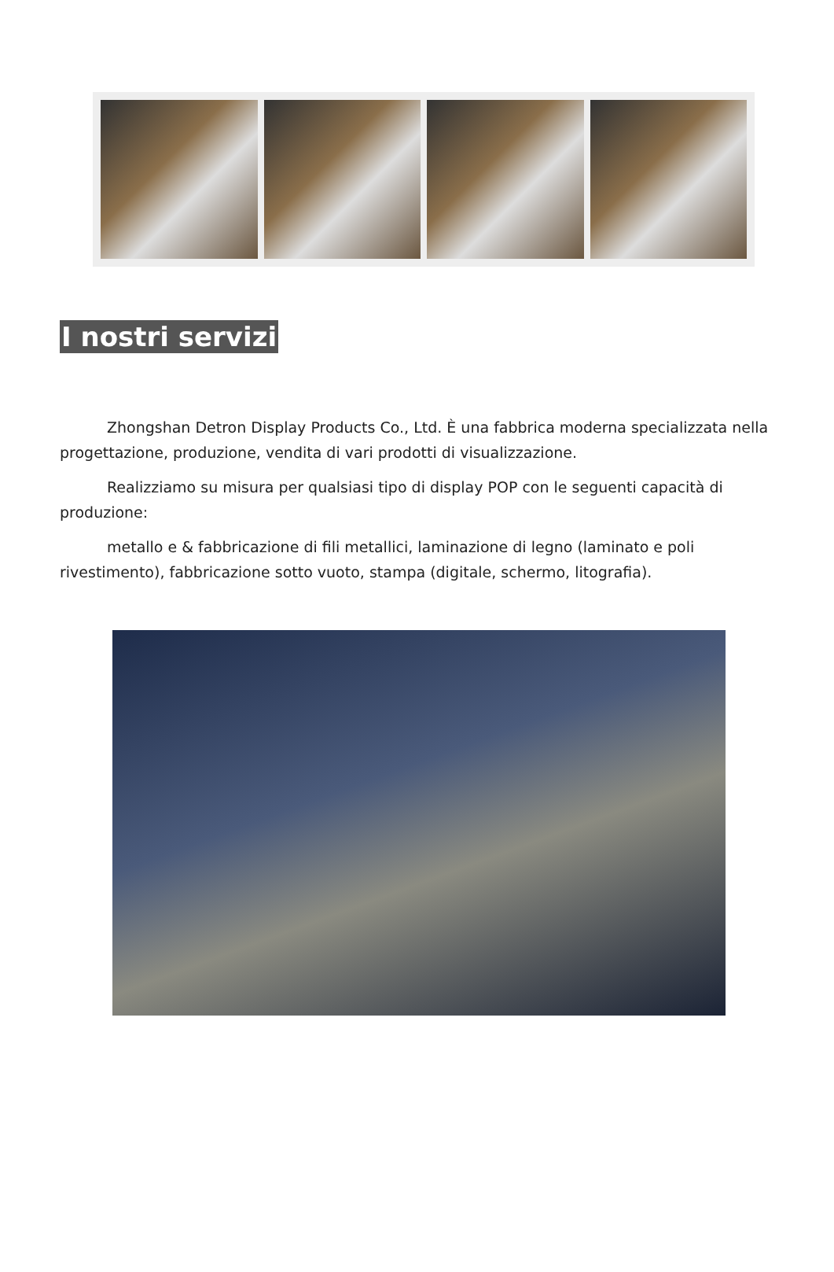I nostri servizi
Zhongshan Detron Display Products Co., Ltd. È una fabbrica moderna specializzata nella progettazione, produzione, vendita di vari prodotti di visualizzazione.
Realizziamo su misura per qualsiasi tipo di display POP con le seguenti capacità di produzione:
metallo e & fabbricazione di fili metallici, laminazione di legno (laminato e poli rivestimento), fabbricazione sotto vuoto, stampa (digitale, schermo, litografia).